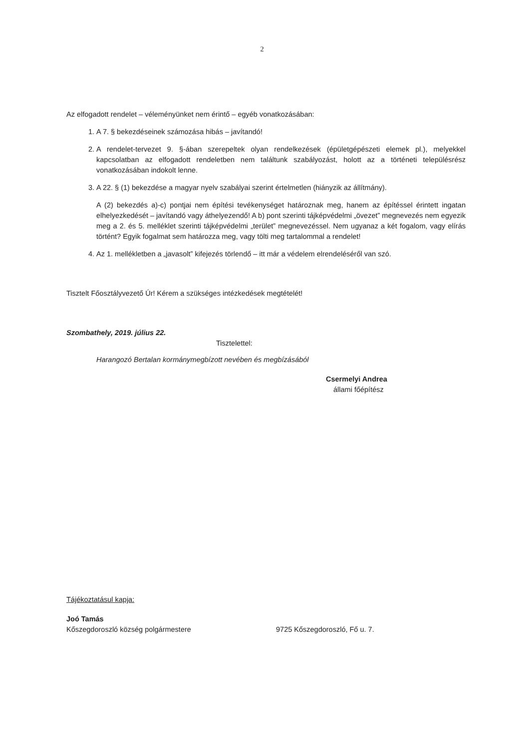2
Az elfogadott rendelet – véleményünket nem érintő – egyéb vonatkozásában:
1. A 7. § bekezdéseinek számozása hibás – javítandó!
2. A rendelet-tervezet 9. §-ában szerepeltek olyan rendelkezések (épületgépészeti elemek pl.), melyekkel kapcsolatban az elfogadott rendeletben nem találtunk szabályozást, holott az a történeti településrész vonatkozásában indokolt lenne.
3. A 22. § (1) bekezdése a magyar nyelv szabályai szerint értelmetlen (hiányzik az állítmány).
A (2) bekezdés a)-c) pontjai nem építési tevékenységet határoznak meg, hanem az építéssel érintett ingatan elhelyezkedését – javítandó vagy áthelyezendő! A b) pont szerinti tájképvédelmi „övezet” megnevezés nem egyezik meg a 2. és 5. melléklet szerinti tájképvédelmi „terület” megnevezéssel. Nem ugyanaz a két fogalom, vagy elírás történt? Egyik fogalmat sem határozza meg, vagy tölti meg tartalommal a rendelet!
4. Az 1. mellékletben a „javasolt” kifejezés törlendő – itt már a védelem elrendeléséről van szó.
Tisztelt Főosztályvezető Úr! Kérem a szükséges intézkedések megtételét!
Szombathely, 2019. július 22.
Tisztelettel:
Harangozó Bertalan kormánymegbízott nevében és megbízásából
Csermelyi Andrea
állami főépítész
Tájékoztatásul kapja:
Joó Tamás
Kőszegdoroszló község polgármestere 9725 Kőszegdoroszló, Fő u. 7.